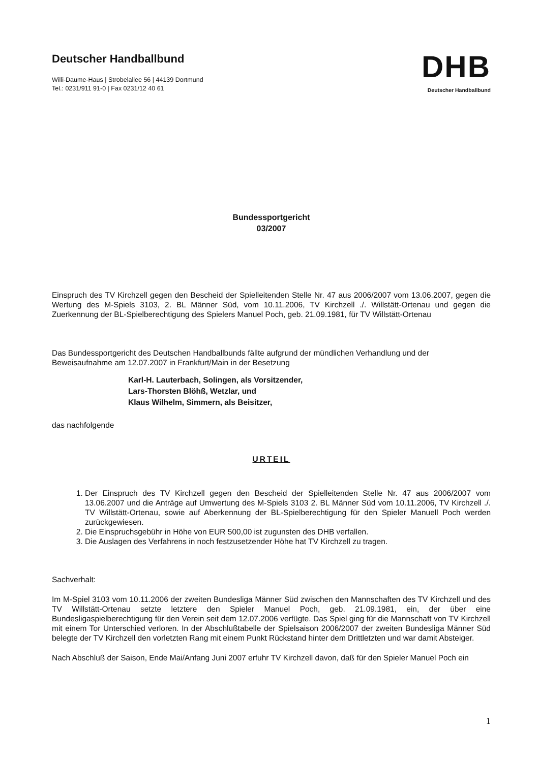Deutscher Handballbund
Willi-Daume-Haus | Strobelallee 56 | 44139 Dortmund
Tel.: 0231/911 91-0 | Fax 0231/12 40 61
DHB
Deutscher Handballbund
Bundessportgericht
03/2007
Einspruch des TV Kirchzell gegen den Bescheid der Spielleitenden Stelle Nr. 47 aus 2006/2007 vom 13.06.2007, gegen die Wertung des M-Spiels 3103, 2. BL Männer Süd, vom 10.11.2006, TV Kirchzell ./. Willstätt-Ortenau und gegen die Zuerkennung der BL-Spielberechtigung des Spielers Manuel Poch, geb. 21.09.1981, für TV Willstätt-Ortenau
Das Bundessportgericht des Deutschen Handballbunds fällte aufgrund der mündlichen Verhandlung und der
Beweisaufnahme am 12.07.2007 in Frankfurt/Main in der Besetzung
Karl-H. Lauterbach, Solingen, als Vorsitzender,
Lars-Thorsten Blöhß, Wetzlar, und
Klaus Wilhelm, Simmern, als Beisitzer,
das nachfolgende
URTEIL
1. Der Einspruch des TV Kirchzell gegen den Bescheid der Spielleitenden Stelle Nr. 47 aus 2006/2007 vom 13.06.2007 und die Anträge auf Umwertung des M-Spiels 3103 2. BL Männer Süd vom 10.11.2006, TV Kirchzell ./. TV Willstätt-Ortenau, sowie auf Aberkennung der BL-Spielberechtigung für den Spieler Manuell Poch werden zurückgewiesen.
2. Die Einspruchsgebühr in Höhe von EUR 500,00 ist zugunsten des DHB verfallen.
3. Die Auslagen des Verfahrens in noch festzusetzender Höhe hat TV Kirchzell zu tragen.
Sachverhalt:
Im M-Spiel 3103 vom 10.11.2006 der zweiten Bundesliga Männer Süd zwischen den Mannschaften des TV Kirchzell und des TV Willstätt-Ortenau setzte letztere den Spieler Manuel Poch, geb. 21.09.1981, ein, der über eine Bundesligaspielberechtigung für den Verein seit dem 12.07.2006 verfügte. Das Spiel ging für die Mannschaft von TV Kirchzell mit einem Tor Unterschied verloren. In der Abschlußtabelle der Spielsaison 2006/2007 der zweiten Bundesliga Männer Süd belegte der TV Kirchzell den vorletzten Rang mit einem Punkt Rückstand hinter dem Drittletzten und war damit Absteiger.
Nach Abschluß der Saison, Ende Mai/Anfang Juni 2007 erfuhr TV Kirchzell davon, daß für den Spieler Manuel Poch ein
1